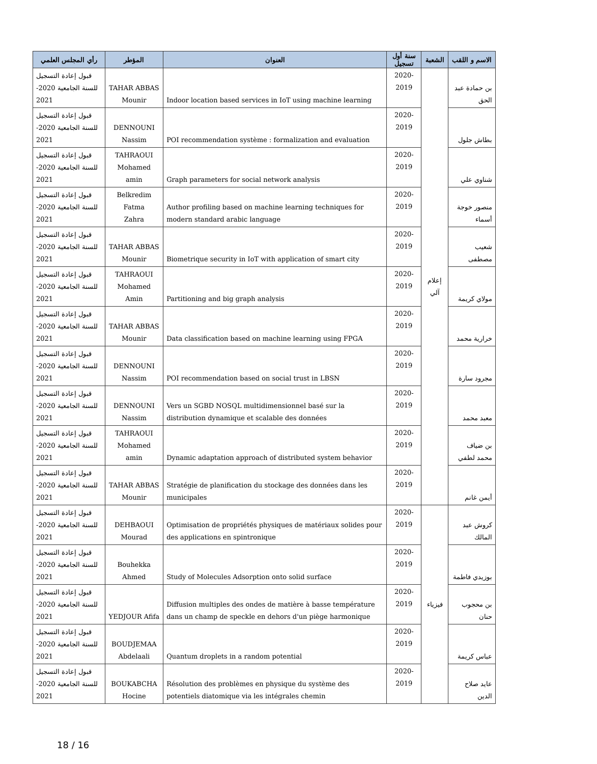| الاسم و اللقب | الشعبة | سنة أول تسجيل | العنوان | المؤطر | رأي المجلس العلمي |
| --- | --- | --- | --- | --- | --- |
| بن حمادة عبد الحق | إعلام آلي | 2020-2019 | Indoor location based services in IoT using machine learning | TAHAR ABBAS Mounir | قبول إعادة التسجيل للسنة الجامعية 2020- 2021 |
| بطاش جلول | | 2020-2019 | POI recommendation système : formalization and evaluation | DENNOUNI Nassim | قبول إعادة التسجيل للسنة الجامعية 2020- 2021 |
| شناوي علي | | 2020-2019 | Graph parameters for social network analysis | TAHRAOUI Mohamed amin | قبول إعادة التسجيل للسنة الجامعية 2020- 2021 |
| منصور خوجة أسماء | | 2020-2019 | Author profiling based on machine learning techniques for modern standard arabic language | Belkredim Fatma Zahra | قبول إعادة التسجيل للسنة الجامعية 2020- 2021 |
| شعيب مصطفى | | 2020-2019 | Biometrique security in IoT with application of smart city | TAHAR ABBAS Mounir | قبول إعادة التسجيل للسنة الجامعية 2020- 2021 |
| مولاي كريمة | | 2020-2019 | Partitioning and big graph analysis | TAHRAOUI Mohamed Amin | قبول إعادة التسجيل للسنة الجامعية 2020- 2021 |
| خرارية محمد | | 2020-2019 | Data classification based on machine learning using FPGA | TAHAR ABBAS Mounir | قبول إعادة التسجيل للسنة الجامعية 2020- 2021 |
| مجرود سارة | | 2020-2019 | POI recommendation based on social trust in LBSN | DENNOUNI Nassim | قبول إعادة التسجيل للسنة الجامعية 2020- 2021 |
| معبد محمد | | 2020-2019 | Vers un SGBD NOSQL multidimensionnel basé sur la distribution dynamique et scalable des données | DENNOUNI Nassim | قبول إعادة التسجيل للسنة الجامعية 2020- 2021 |
| بن ضياف محمد لطفي | | 2020-2019 | Dynamic adaptation approach of distributed system behavior | TAHRAOUI Mohamed amin | قبول إعادة التسجيل للسنة الجامعية 2020- 2021 |
| أيمن غانم | | 2020-2019 | Stratégie de planification du stockage des données dans les municipales | TAHAR ABBAS Mounir | قبول إعادة التسجيل للسنة الجامعية 2020- 2021 |
| كروش عبد المالك | فيزياء | 2020-2019 | Optimisation de propriétés physiques de matériaux solides pour des applications en spintronique | DEHBAOUI Mourad | قبول إعادة التسجيل للسنة الجامعية 2020- 2021 |
| بوزيدي فاطمة | | 2020-2019 | Study of Molecules Adsorption onto solid surface | Bouhekka Ahmed | قبول إعادة التسجيل للسنة الجامعية 2020- 2021 |
| بن محجوب حنان | | 2020-2019 | Diffusion multiples des ondes de matière à basse température dans un champ de speckle en dehors d'un piège harmonique | YEDJOUR Afifa | قبول إعادة التسجيل للسنة الجامعية 2020- 2021 |
| عباس كريمة | | 2020-2019 | Quantum droplets in a random potential | BOUDJEMAA Abdelaali | قبول إعادة التسجيل للسنة الجامعية 2020- 2021 |
| عايد صلاح الدين | | 2020-2019 | Résolution des problèmes en physique du système des potentiels diatomique via les intégrales chemin | BOUKABCHA Hocine | قبول إعادة التسجيل للسنة الجامعية 2020- 2021 |
18 / 16